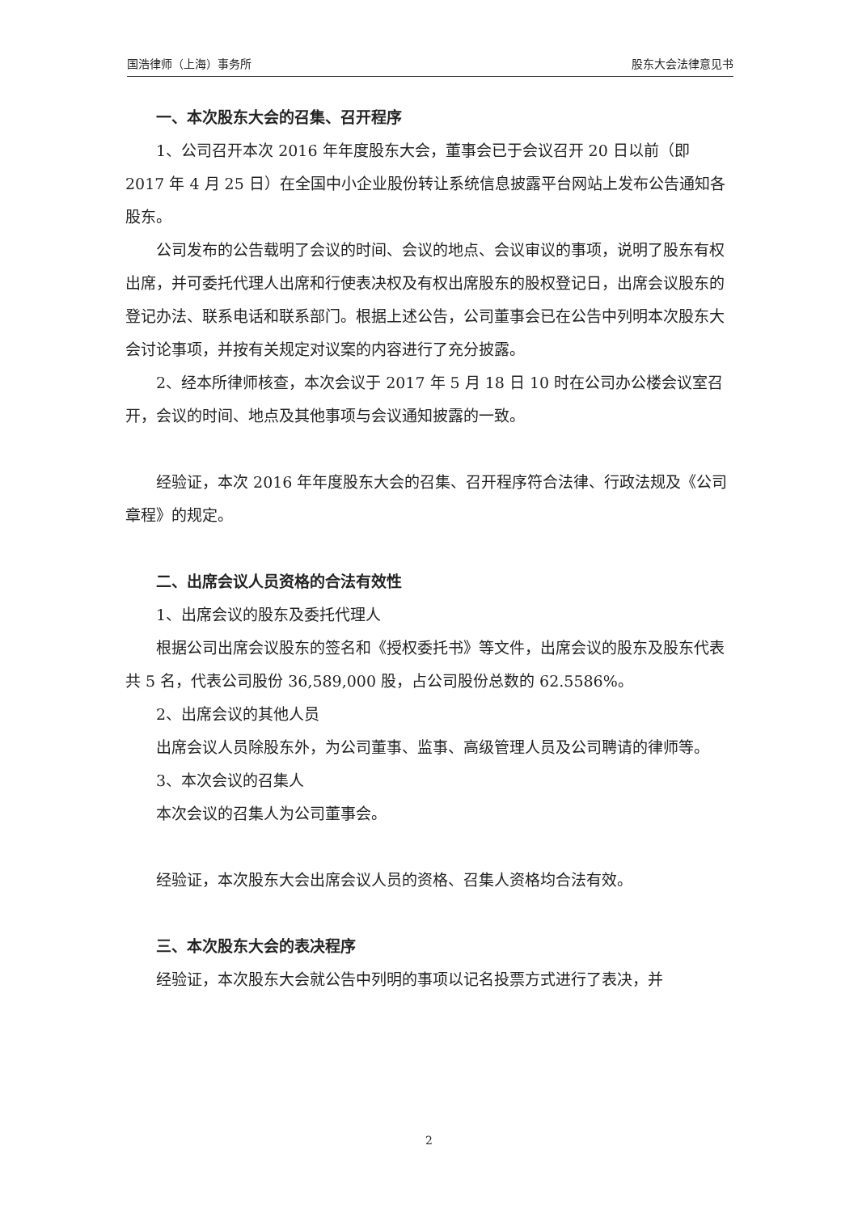国浩律师（上海）事务所 股东大会法律意见书
一、本次股东大会的召集、召开程序
1、公司召开本次 2016 年年度股东大会，董事会已于会议召开 20 日以前（即 2017 年 4 月 25 日）在全国中小企业股份转让系统信息披露平台网站上发布公告通知各股东。
公司发布的公告载明了会议的时间、会议的地点、会议审议的事项，说明了股东有权出席，并可委托代理人出席和行使表决权及有权出席股东的股权登记日，出席会议股东的登记办法、联系电话和联系部门。根据上述公告，公司董事会已在公告中列明本次股东大会讨论事项，并按有关规定对议案的内容进行了充分披露。
2、经本所律师核查，本次会议于 2017 年 5 月 18 日 10 时在公司办公楼会议室召开，会议的时间、地点及其他事项与会议通知披露的一致。
经验证，本次 2016 年年度股东大会的召集、召开程序符合法律、行政法规及《公司章程》的规定。
二、出席会议人员资格的合法有效性
1、出席会议的股东及委托代理人
根据公司出席会议股东的签名和《授权委托书》等文件，出席会议的股东及股东代表共 5 名，代表公司股份 36,589,000 股，占公司股份总数的 62.5586%。
2、出席会议的其他人员
出席会议人员除股东外，为公司董事、监事、高级管理人员及公司聘请的律师等。
3、本次会议的召集人
本次会议的召集人为公司董事会。
经验证，本次股东大会出席会议人员的资格、召集人资格均合法有效。
三、本次股东大会的表决程序
经验证，本次股东大会就公告中列明的事项以记名投票方式进行了表决，并
2